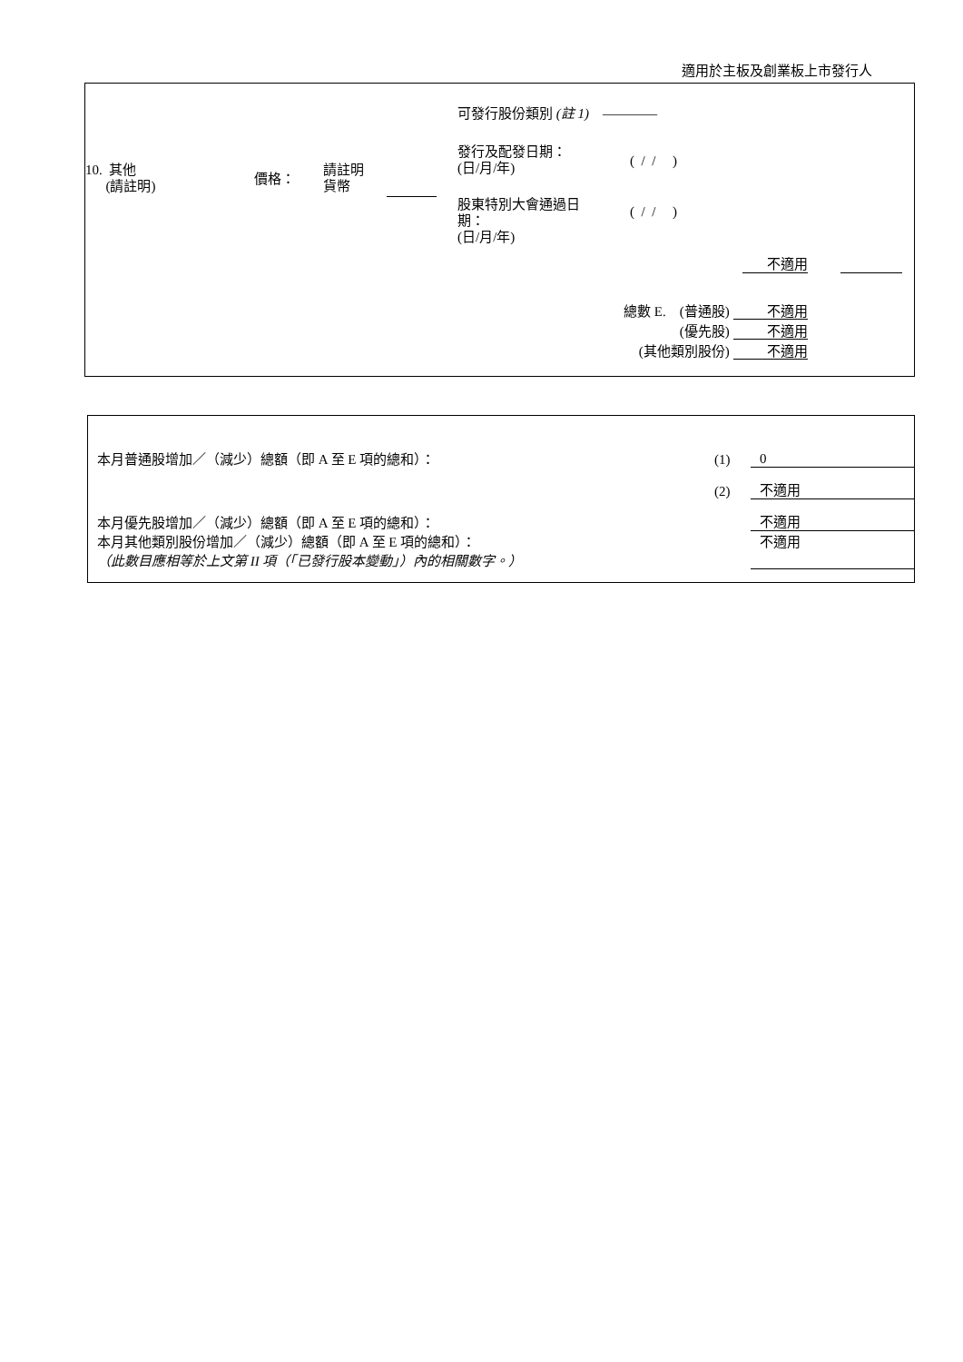適用於主板及創業板上市發行人
10. 其他
(請註明)
價格：
請註明
貨幣
可發行股份類別 (註 1) ————
發行及配發日期：
(日/月/年)
( / / )
股東特別大會通過日
期：
(日/月/年)
( / / )
不適用
總數 E. (普通股) 不適用
(優先股) 不適用
(其他類別股份) 不適用
| 本月普通股增加／（減少）總額（即 A 至 E 項的總和）： | (1) | 0 |
| | (2) | 不適用 |
| 本月優先股增加／（減少）總額（即 A 至 E 項的總和）： | | 不適用 |
| 本月其他類別股份增加／（減少）總額（即 A 至 E 項的總和）： （此數目應相等於上文第 II 項（「已發行股本變動」）內的相關數字。） | | 不適用 |